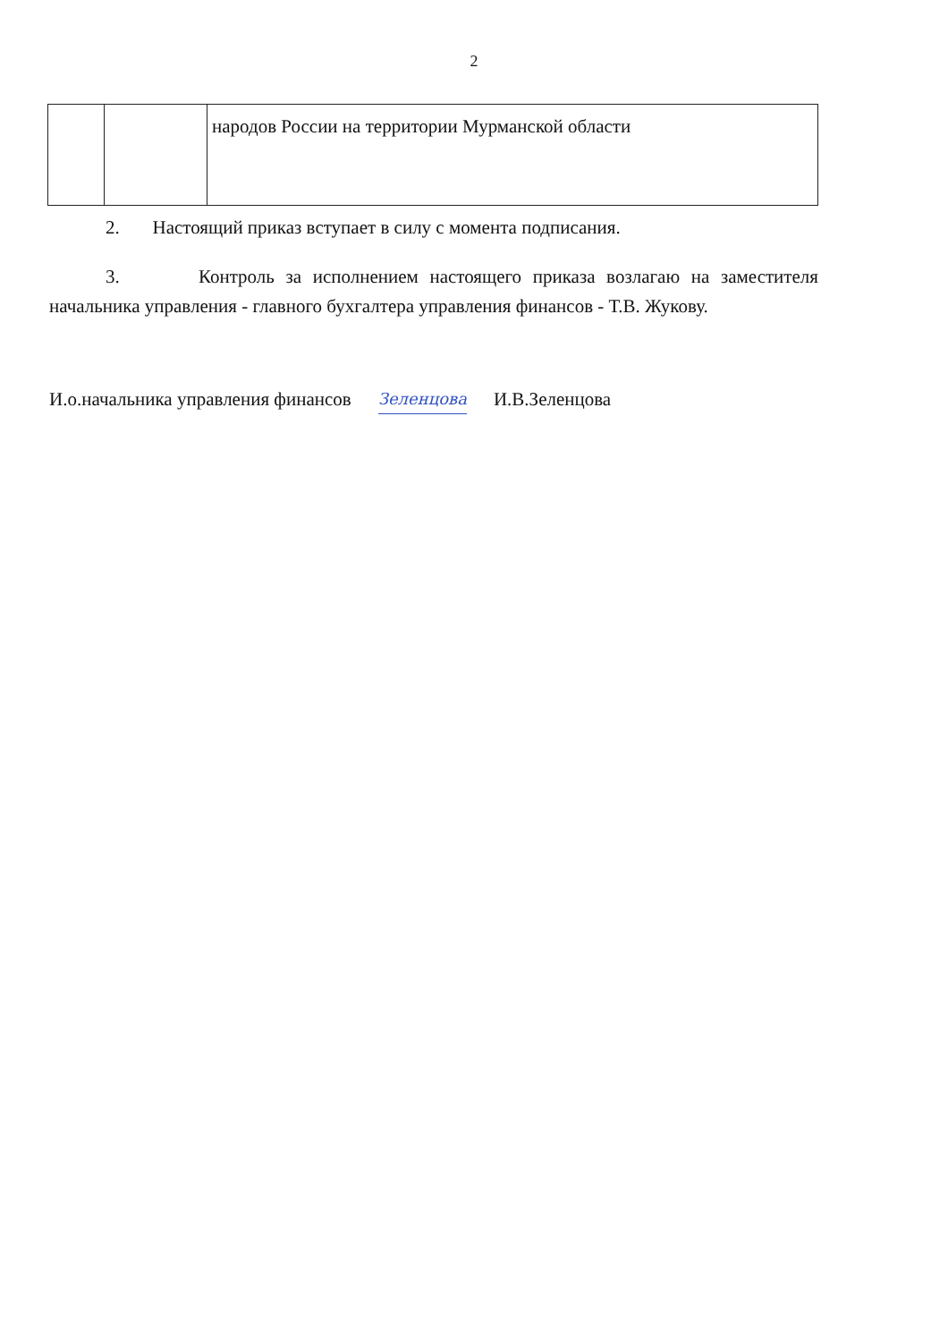2
| | | народов России на территории Мурманской области |
2. Настоящий приказ вступает в силу с момента подписания.
3. Контроль за исполнением настоящего приказа возлагаю на заместителя начальника управления - главного бухгалтера управления финансов - Т.В. Жукову.
И.о.начальника управления финансов Зеленцова И.В.Зеленцова